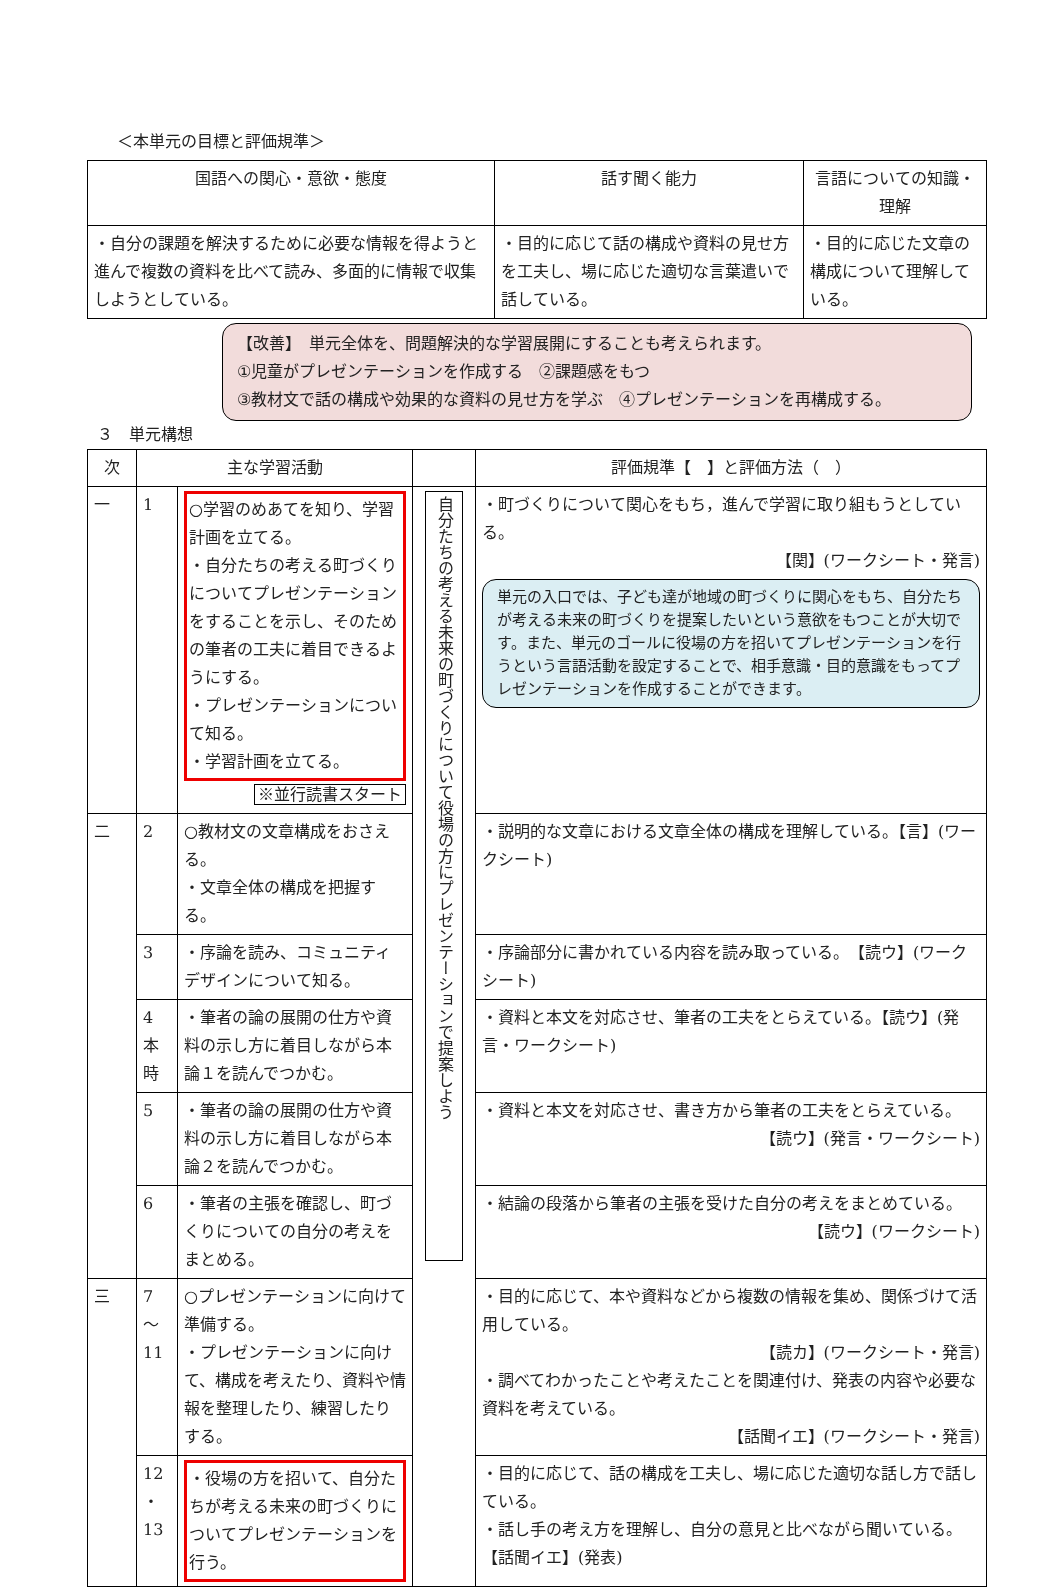＜本単元の目標と評価規準＞
| 国語への関心・意欲・態度 | 話す聞く能力 | 言語についての知識・理解 |
| --- | --- | --- |
| ・自分の課題を解決するために必要な情報を得ようと進んで複数の資料を比べて読み、多面的に情報で収集しようとしている。 | ・目的に応じて話の構成や資料の見せ方を工夫し、場に応じた適切な言葉遣いで話している。 | ・目的に応じた文章の構成について理解している。 |
【改善】　単元全体を、問題解決的な学習展開にすることも考えられます。
①児童がプレゼンテーションを作成する　②課題感をもつ
③教材文で話の構成や効果的な資料の見せ方を学ぶ　④プレゼンテーションを再構成する。
３　単元構想
| 次 | 主な学習活動 | | | 評価規準【 】と評価方法（ ） |
| --- | --- | --- | --- | --- |
| 一 | 1 | ○学習のめあてを知り、学習計画を立てる。 ・自分たちの考える町づくりについてプレゼンテーションをすることを示し、そのための筆者の工夫に着目できるようにする。 ・プレゼンテーションについて知る。 ・学習計画を立てる。 ※並行読書スタート | 自分たちの考える未来の町づくりについて役場の方にプレゼンテーションで提案しよう | ・町づくりについて関心をもち，進んで学習に取り組もうとしている。 【関】(ワークシート・発言) 単元の入口では、子ども達が地域の町づくりに関心をもち、自分たちが考える未来の町づくりを提案したいという意欲をもつことが大切です。また、単元のゴールに役場の方を招いてプレゼンテーションを行うという言語活動を設定することで、相手意識・目的意識をもってプレゼンテーションを作成することができます。 |
| 二 | 2 | ○教材文の文章構成をおさえる。 ・文章全体の構成を把握する。 | | ・説明的な文章における文章全体の構成を理解している。【言】(ワークシート) |
| | 3 | ・序論を読み、コミュニティデザインについて知る。 | | ・序論部分に書かれている内容を読み取っている。 【読ウ】(ワークシート) |
| | 4 本 時 | ・筆者の論の展開の仕方や資料の示し方に着目しながら本論１を読んでつかむ。 | | ・資料と本文を対応させ、筆者の工夫をとらえている。【読ウ】(発言・ワークシート) |
| | 5 | ・筆者の論の展開の仕方や資料の示し方に着目しながら本論２を読んでつかむ。 | | ・資料と本文を対応させ、書き方から筆者の工夫をとらえている。 【読ウ】(発言・ワークシート) |
| | 6 | ・筆者の主張を確認し、町づくりについての自分の考えをまとめる。 | | ・結論の段落から筆者の主張を受けた自分の考えをまとめている。 【読ウ】(ワークシート) |
| 三 | 7 ～ 11 | ○プレゼンテーションに向けて準備する。 ・プレゼンテーションに向けて、構成を考えたり、資料や情報を整理したり、練習したりする。 | | ・目的に応じて、本や資料などから複数の情報を集め、関係づけて活用している。 【読カ】(ワークシート・発言) ・調べてわかったことや考えたことを関連付け、発表の内容や必要な資料を考えている。 【話聞イエ】(ワークシート・発言) |
| | 12 ・ 13 | ・役場の方を招いて、自分たちが考える未来の町づくりについてプレゼンテーションを行う。 | | ・目的に応じて、話の構成を工夫し、場に応じた適切な話し方で話している。 ・話し手の考え方を理解し、自分の意見と比べながら聞いている。 【話聞イエ】(発表) |